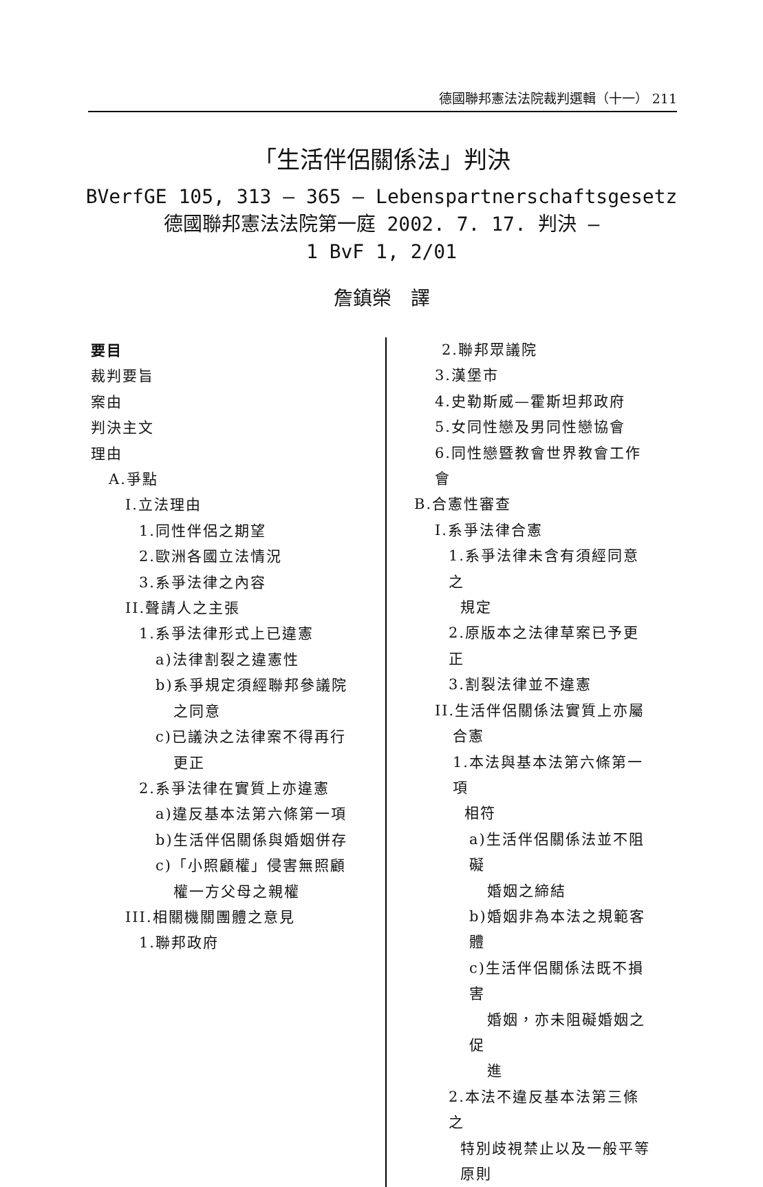德國聯邦憲法法院裁判選輯（十一） 211
「生活伴侶關係法」判決
BVerfGE 105, 313 – 365 – Lebenspartnerschaftsgesetz
德國聯邦憲法法院第一庭 2002. 7. 17. 判決 –
1 BvF 1, 2/01
詹鎮榮　譯
要目
裁判要旨
案由
判決主文
理由
A.爭點
I.立法理由
1.同性伴侶之期望
2.歐洲各國立法情況
3.系爭法律之內容
II.聲請人之主張
1.系爭法律形式上已違憲
a)法律割裂之違憲性
b)系爭規定須經聯邦參議院
之同意
c)已議決之法律案不得再行
更正
2.系爭法律在實質上亦違憲
a)違反基本法第六條第一項
b)生活伴侶關係與婚姻併存
c)「小照顧權」侵害無照顧
權一方父母之親權
III.相關機關團體之意見
1.聯邦政府
2.聯邦眾議院
3.漢堡市
4.史勒斯威—霍斯坦邦政府
5.女同性戀及男同性戀協會
6.同性戀暨教會世界教會工作會
B.合憲性審查
I.系爭法律合憲
1.系爭法律未含有須經同意之
規定
2.原版本之法律草案已予更正
3.割裂法律並不違憲
II.生活伴侶關係法實質上亦屬
合憲
1.本法與基本法第六條第一項
相符
a)生活伴侶關係法並不阻礙
婚姻之締結
b)婚姻非為本法之規範客體
c)生活伴侶關係法既不損害
婚姻，亦未阻礙婚姻之促
進
2.本法不違反基本法第三條之
特別歧視禁止以及一般平等
原則